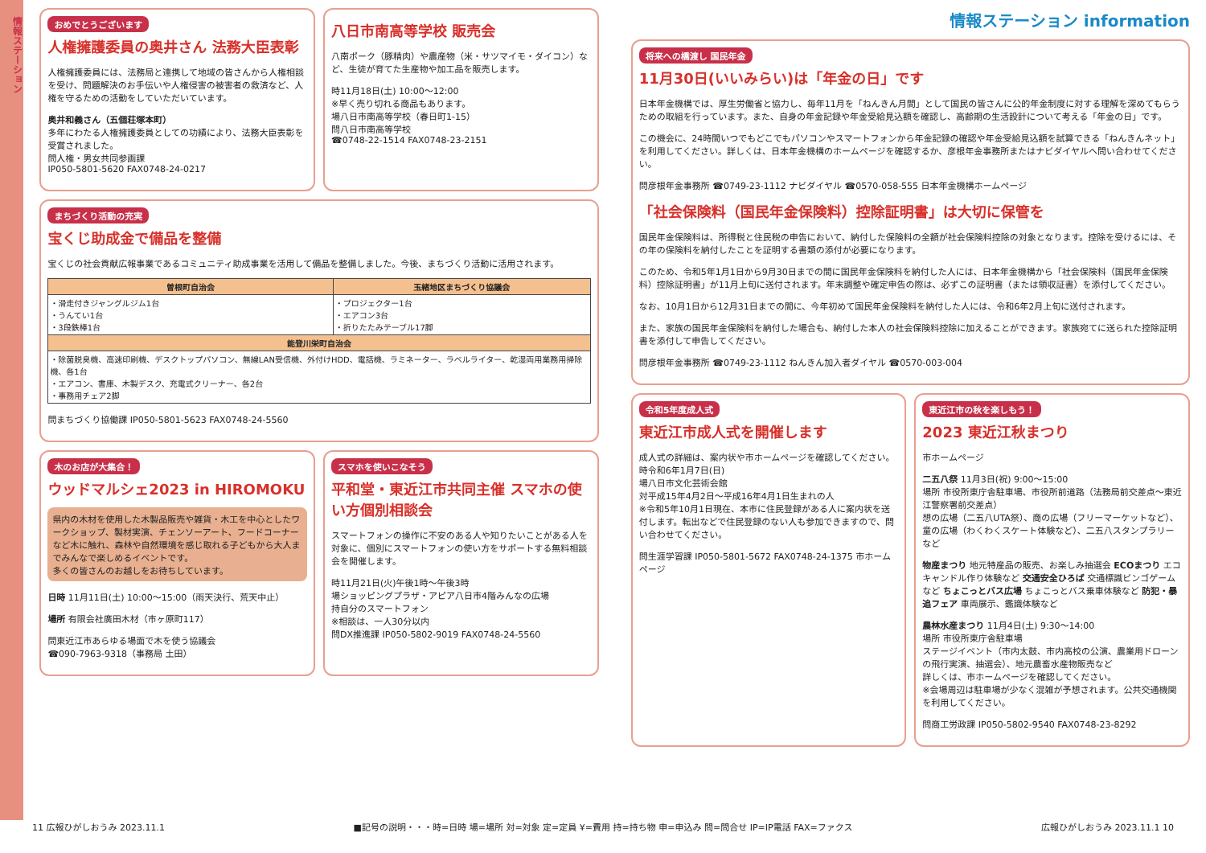情報ステーション
おめでとうございます
人権擁護委員の奥井さん 法務大臣表彰
人権擁護委員には、法務局と連携して地域の皆さんから人権相談を受け、問題解決のお手伝いや人権侵害の被害者の救済など、人権を守るための活動をしていただいています。
奥井和義さん（五個荘塚本町）
多年にわたる人権擁護委員としての功績により、法務大臣表彰を受賞されました。
問人権・男女共同参画課
IP050-5801-5620 FAX0748-24-0217
八日市南高等学校 販売会
八南ポーク（豚精肉）や農産物（米・サツマイモ・ダイコン）など、生徒が育てた生産物や加工品を販売します。
時11月18日(土) 10:00〜12:00
※早く売り切れる商品もあります。
場八日市南高等学校（春日町1-15）
問八日市南高等学校
☎0748-22-1514 FAX0748-23-2151
まちづくり活動の充実
宝くじ助成金で備品を整備
宝くじの社会貢献広報事業であるコミュニティ助成事業を活用して備品を整備しました。今後、まちづくり活動に活用されます。
| 曽根町自治会 | 玉緒地区まちづくり協議会 |
| --- | --- |
| ・滑走付きジャングルジム1台 ・うんてい1台 ・3段鉄棒1台 | ・プロジェクター1台 ・エアコン3台 ・折りたたみテーブル17脚 |
| 能登川栄町自治会 | |
| ・除菌脱臭機、高速印刷機、デスクトップパソコン、無線LAN受信機、外付けHDD、電話機、ラミネーター、ラベルライター、乾湿両用業務用掃除機、各1台 ・エアコン、書庫、木製デスク、充電式クリーナー、各2台 ・事務用チェア2脚 | |
問まちづくり協働課 IP050-5801-5623 FAX0748-24-5560
木のお店が大集合！
ウッドマルシェ2023 in HIROMOKU
県内の木材を使用した木製品販売や雑貨・木工を中心としたワークショップ、製材実演、チェンソーアート、フードコーナーなど木に触れ、森林や自然環境を感じ取れる子どもから大人までみんなで楽しめるイベントです。
多くの皆さんのお越しをお待ちしています。
日時 11月11日(土) 10:00〜15:00（雨天決行、荒天中止）
場所 有限会社廣田木材（市ヶ原町117）
問東近江市あらゆる場面で木を使う協議会
☎090-7963-9318（事務局 土田）
スマホを使いこなそう
平和堂・東近江市共同主催 スマホの使い方個別相談会
スマートフォンの操作に不安のある人や知りたいことがある人を対象に、個別にスマートフォンの使い方をサポートする無料相談会を開催します。
時11月21日(火)午後1時〜午後3時
場ショッピングプラザ・アピア八日市4階みんなの広場
持自分のスマートフォン
※相談は、一人30分以内
問DX推進課 IP050-5802-9019 FAX0748-24-5560
情報ステーション information
将来への橋渡し 国民年金
11月30日(いいみらい)は「年金の日」です
日本年金機構では、厚生労働省と協力し、毎年11月を「ねんきん月間」として国民の皆さんに公的年金制度に対する理解を深めてもらうための取組を行っています。また、自身の年金記録や年金受給見込額を確認し、高齢期の生活設計について考える「年金の日」です。
この機会に、24時間いつでもどこでもパソコンやスマートフォンから年金記録の確認や年金受給見込額を試算できる「ねんきんネット」を利用してください。詳しくは、日本年金機構のホームページを確認するか、彦根年金事務所またはナビダイヤルへ問い合わせてください。
問彦根年金事務所 ☎0749-23-1112 ナビダイヤル ☎0570-058-555 日本年金機構ホームページ
「社会保険料（国民年金保険料）控除証明書」は大切に保管を
国民年金保険料は、所得税と住民税の申告において、納付した保険料の全額が社会保険料控除の対象となります。控除を受けるには、その年の保険料を納付したことを証明する書類の添付が必要になります。
このため、令和5年1月1日から9月30日までの間に国民年金保険料を納付した人には、日本年金機構から「社会保険料（国民年金保険料）控除証明書」が11月上旬に送付されます。年末調整や確定申告の際は、必ずこの証明書（または領収証書）を添付してください。
なお、10月1日から12月31日までの間に、今年初めて国民年金保険料を納付した人には、令和6年2月上旬に送付されます。
また、家族の国民年金保険料を納付した場合も、納付した本人の社会保険料控除に加えることができます。家族宛てに送られた控除証明書を添付して申告してください。
問彦根年金事務所 ☎0749-23-1112 ねんきん加入者ダイヤル ☎0570-003-004
令和5年度成人式
東近江市成人式を開催します
成人式の詳細は、案内状や市ホームページを確認してください。
時令和6年1月7日(日)
場八日市文化芸術会館
対平成15年4月2日〜平成16年4月1日生まれの人
※令和5年10月1日現在、本市に住民登録がある人に案内状を送付します。転出などで住民登録のない人も参加できますので、問い合わせてください。
問生涯学習課 IP050-5801-5672 FAX0748-24-1375 市ホームページ
東近江市の秋を楽しもう！
2023 東近江秋まつり
市ホームページ
二五八祭 11月3日(祝) 9:00〜15:00
場所 市役所東庁舎駐車場、市役所前道路（法務局前交差点〜東近江警察署前交差点）
想の広場（二五八UTA祭）、商の広場（フリーマーケットなど）、童の広場（わくわくスケート体験など）、二五八スタンプラリー など
物産まつり 地元特産品の販売、お楽しみ抽選会 ECOまつり エコキャンドル作り体験など 交通安全ひろば 交通標識ビンゴゲームなど ちょこっとバス広場 ちょこっとバス乗車体験など 防犯・暴追フェア 車両展示、鑑識体験など
農林水産まつり 11月4日(土) 9:30〜14:00
場所 市役所東庁舎駐車場
ステージイベント（市内太鼓、市内高校の公演、農業用ドローンの飛行実演、抽選会）、地元農畜水産物販売など
詳しくは、市ホームページを確認してください。
※会場周辺は駐車場が少なく混雑が予想されます。公共交通機関を利用してください。
問商工労政課 IP050-5802-9540 FAX0748-23-8292
11 広報ひがしおうみ 2023.11.1 ■記号の説明・・・時=日時 場=場所 対=対象 定=定員 ¥=費用 持=持ち物 申=申込み 問=問合せ IP=IP電話 FAX=ファクス 広報ひがしおうみ 2023.11.1 10